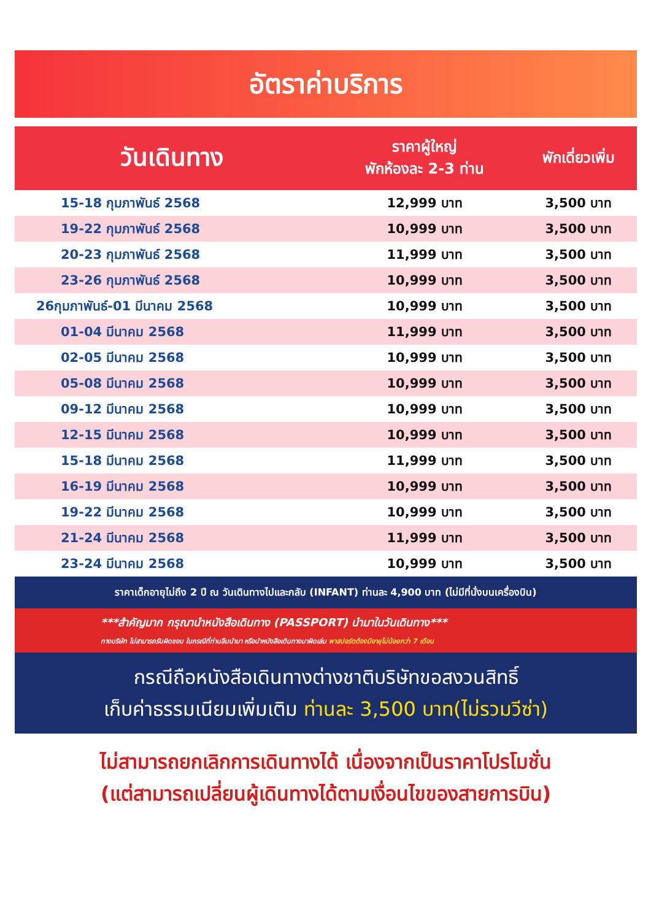อัตราค่าบริการ
| วันเดินทาง | ราคาผู้ใหญ่ พักห้องละ 2-3 ท่าน | พักเดี่ยวเพิ่ม |
| --- | --- | --- |
| 15-18 กุมภาพันธ์ 2568 | 12,999 บาท | 3,500 บาท |
| 19-22 กุมภาพันธ์ 2568 | 10,999 บาท | 3,500 บาท |
| 20-23 กุมภาพันธ์ 2568 | 11,999 บาท | 3,500 บาท |
| 23-26 กุมภาพันธ์ 2568 | 10,999 บาท | 3,500 บาท |
| 26กุมภาพันธ์-01 มีนาคม 2568 | 10,999 บาท | 3,500 บาท |
| 01-04 มีนาคม 2568 | 11,999 บาท | 3,500 บาท |
| 02-05 มีนาคม 2568 | 10,999 บาท | 3,500 บาท |
| 05-08 มีนาคม 2568 | 10,999 บาท | 3,500 บาท |
| 09-12 มีนาคม 2568 | 10,999 บาท | 3,500 บาท |
| 12-15 มีนาคม 2568 | 10,999 บาท | 3,500 บาท |
| 15-18 มีนาคม 2568 | 11,999 บาท | 3,500 บาท |
| 16-19 มีนาคม 2568 | 10,999 บาท | 3,500 บาท |
| 19-22 มีนาคม 2568 | 10,999 บาท | 3,500 บาท |
| 21-24 มีนาคม 2568 | 11,999 บาท | 3,500 บาท |
| 23-24 มีนาคม 2568 | 10,999 บาท | 3,500 บาท |
ราคาเด็กอายุไม่ถึง 2 ปี ณ วันเดินทางไปและกลับ (INFANT) ท่านละ 4,900 บาท (ไม่มีที่นั่งบนเครื่องบิน)
***สำคัญมาก กรุณานำหนังสือเดินทาง (PASSPORT) นำมาในวันเดินทาง***
ทางบริษัท ไม่สามารถรับผิดชอบ ในกรณีที่ท่านลืมนำมา หรือนำหนังสือเดินทางมาผิดเล่ม พาสปอร์ตต้องมีอายุไม่น้อยกว่า 7 เดือน
กรณีถือหนังสือเดินทางต่างชาติบริษัทขอสงวนสิทธิ์
เก็บค่าธรรมเนียมเพิ่มเติม ท่านละ 3,500 บาท(ไม่รวมวีซ่า)
ไม่สามารถยกเลิกการเดินทางได้ เนื่องจากเป็นราคาโปรโมชั่น
(แต่สามารถเปลี่ยนผู้เดินทางได้ตามเงื่อนไขของสายการบิน)